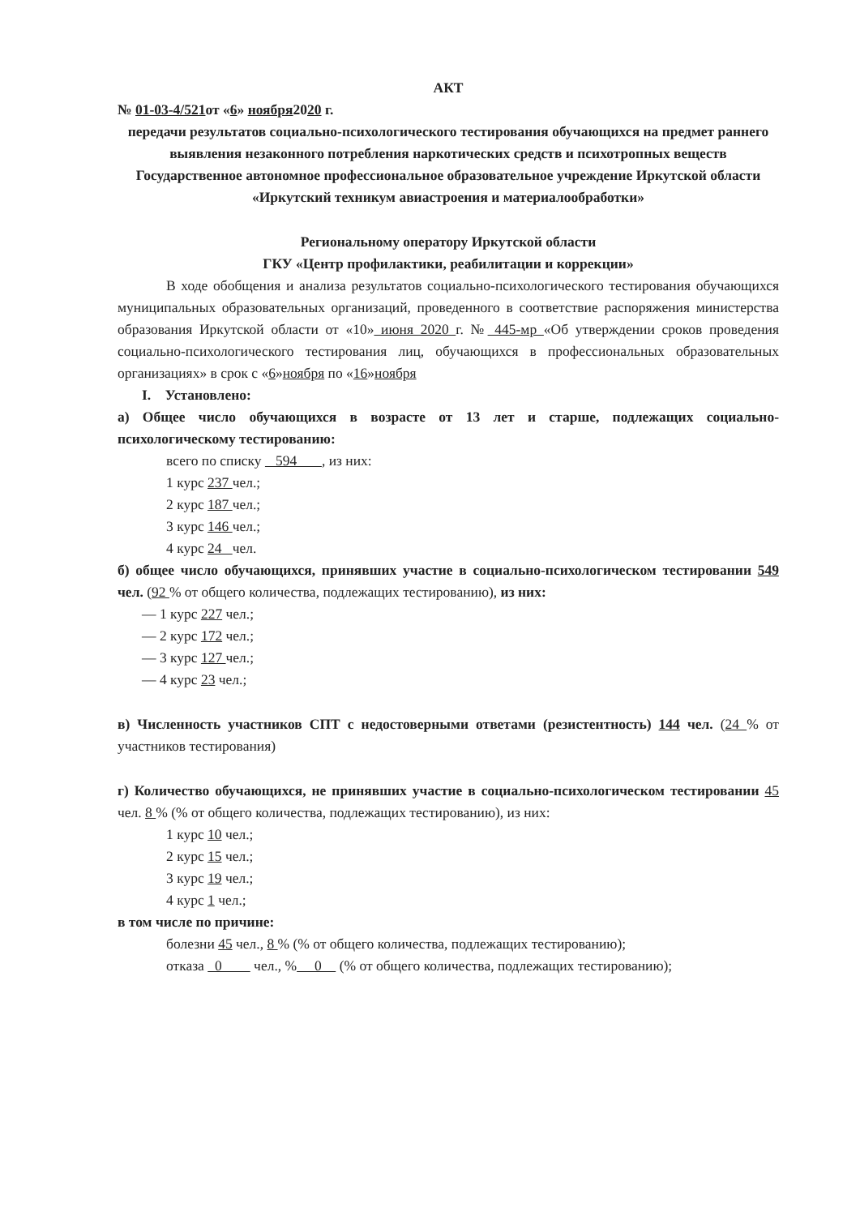АКТ
№ 01-03-4/521от «6» ноября2020 г.
передачи результатов социально-психологического тестирования обучающихся на предмет раннего выявления незаконного потребления наркотических средств и психотропных веществ
Государственное автономное профессиональное образовательное учреждение Иркутской области
«Иркутский техникум авиастроения и материалообработки»
Региональному оператору Иркутской области
ГКУ «Центр профилактики, реабилитации и коррекции»
В ходе обобщения и анализа результатов социально-психологического тестирования обучающихся муниципальных образовательных организаций, проведенного в соответствие распоряжения министерства образования Иркутской области от «10» июня 2020 г. № 445-мр «Об утверждении сроков проведения социально-психологического тестирования лиц, обучающихся в профессиональных образовательных организациях» в срок с «6»ноября по «16»ноября
I. Установлено:
а) Общее число обучающихся в возрасте от 13 лет и старше, подлежащих социально-психологическому тестированию:
всего по списку 594 , из них:
1 курс 237 чел.;
2 курс 187 чел.;
3 курс 146 чел.;
4 курс 24 чел.
б) общее число обучающихся, принявших участие в социально-психологическом тестировании 549 чел. (92 % от общего количества, подлежащих тестированию), из них:
— 1 курс 227 чел.;
— 2 курс 172 чел.;
— 3 курс 127 чел.;
— 4 курс 23 чел.;
в) Численность участников СПТ с недостоверными ответами (резистентность) 144 чел. (24 % от участников тестирования)
г) Количество обучающихся, не принявших участие в социально-психологическом тестировании 45 чел. 8 % (% от общего количества, подлежащих тестированию), из них:
1 курс 10 чел.;
2 курс 15 чел.;
3 курс 19 чел.;
4 курс 1 чел.;
в том числе по причине:
болезни 45 чел., 8 % (% от общего количества, подлежащих тестированию);
отказа 0 чел., % 0 (% от общего количества, подлежащих тестированию);